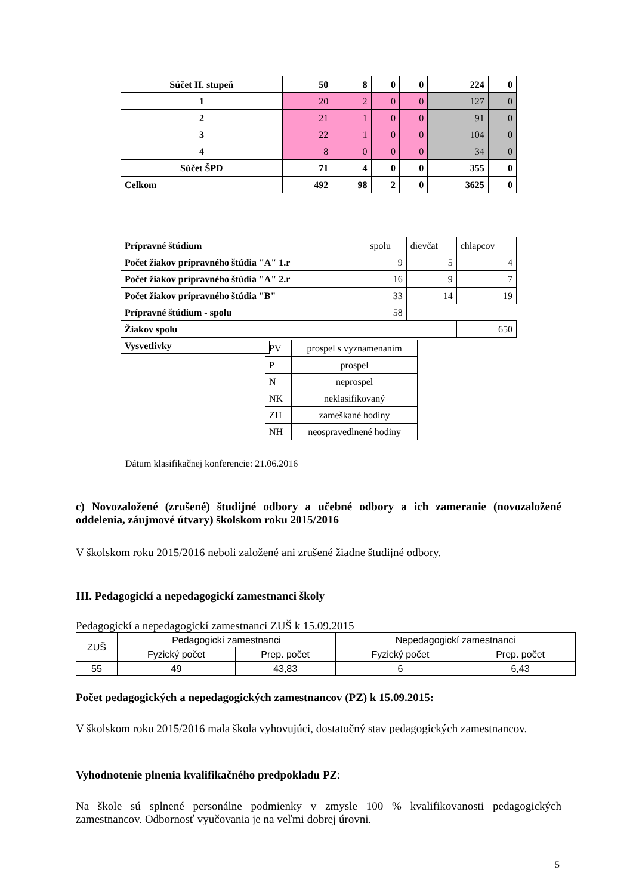| Súčet II. stupeň | 50 | 8 | 0 | 0 | 224 | 0 |
| 1 | 20 | 2 | 0 | 0 | 127 | 0 |
| 2 | 21 | 1 | 0 | 0 | 91 | 0 |
| 3 | 22 | 1 | 0 | 0 | 104 | 0 |
| 4 | 8 | 0 | 0 | 0 | 34 | 0 |
| Súčet ŠPD | 71 | 4 | 0 | 0 | 355 | 0 |
| Celkom | 492 | 98 | 2 | 0 | 3625 | 0 |
| Prípravné štúdium | spolu | dievčat | chlapcov |
| Počet žiakov prípravného štúdia "A" 1.r | 9 | 5 | 4 |
| Počet žiakov prípravného štúdia "A" 2.r | 16 | 9 | 7 |
| Počet žiakov prípravného štúdia "B" | 33 | 14 | 19 |
| Prípravné štúdium - spolu | 58 | | |
| Žiakov spolu | | | 650 |
Vysvetlivky
| PV | prospel s vyznamenaním |
| P | prospel |
| N | neprospel |
| NK | neklasifikovaný |
| ZH | zameškané hodiny |
| NH | neospravedlnené hodiny |
Dátum klasifikačnej konferencie: 21.06.2016
c) Novozaložené (zrušené) študijné odbory a učebné odbory a ich zameranie (novozaložené oddelenia, záujmové útvary) školskom roku 2015/2016
V školskom roku 2015/2016 neboli založené ani zrušené žiadne študijné odbory.
III. Pedagogickí a nepedagogickí zamestnanci školy
Pedagogickí a nepedagogickí zamestnanci ZUŠ k 15.09.2015
| ZUŠ | Pedagogickí zamestnanci | | Nepedagogickí zamestnanci | |
| | Fyzický počet | Prep. počet | Fyzický počet | Prep. počet |
| 55 | 49 | 43,83 | 6 | 6,43 |
Počet pedagogických a nepedagogických zamestnancov (PZ) k 15.09.2015:
V školskom roku 2015/2016 mala škola vyhovujúci, dostatočný stav pedagogických zamestnancov.
Vyhodnotenie plnenia kvalifikačného predpokladu PZ:
Na škole sú splnené personálne podmienky v zmysle 100 % kvalifikovanosti pedagogických zamestnancov. Odbornosť vyučovania je na veľmi dobrej úrovni.
5